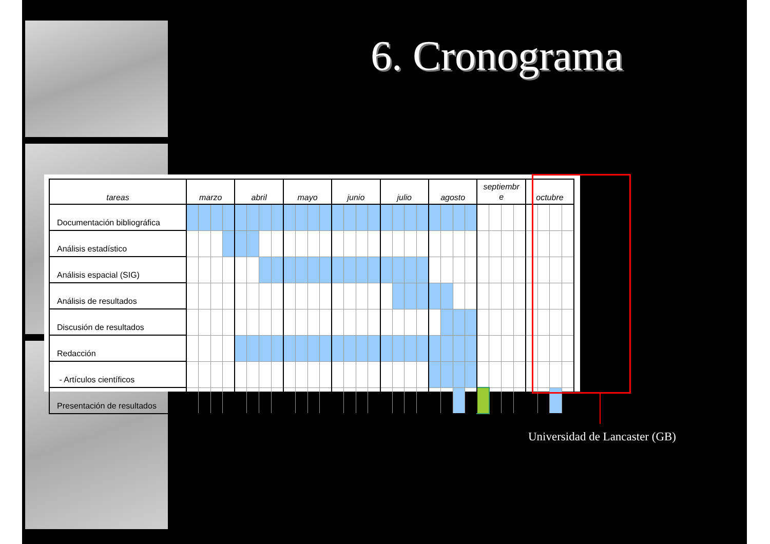6. Cronograma
| tareas | marzo | | | | abril | | | | mayo | | | | junio | | | | julio | | | | agosto | | | | septiembr e | | | | octubre | | | |
| --- | --- | --- | --- | --- | --- | --- | --- | --- | --- | --- | --- | --- | --- | --- | --- | --- | --- | --- | --- | --- | --- | --- | --- | --- | --- | --- | --- | --- | --- | --- | --- | --- |
| Documentación bibliográfica | | | | | | | | | | | | | | | | | | | | | | | | | | | | | | | | |
| Análisis estadístico | | | | | | | | | | | | | | | | | | | | | | | | | | | | | | | | |
| Análisis espacial (SIG) | | | | | | | | | | | | | | | | | | | | | | | | | | | | | | | | |
| Análisis de resultados | | | | | | | | | | | | | | | | | | | | | | | | | | | | | | | | |
| Discusión de resultados | | | | | | | | | | | | | | | | | | | | | | | | | | | | | | | | |
| Redacción | | | | | | | | | | | | | | | | | | | | | | | | | | | | | | | | |
| - Artículos científicos | | | | | | | | | | | | | | | | | | | | | | | | | | | | | | | | |
| Presentación de resultados | | | | | | | | | | | | | | | | | | | | | | | | | | | | | | | | |
Universidad de Lancaster (GB)